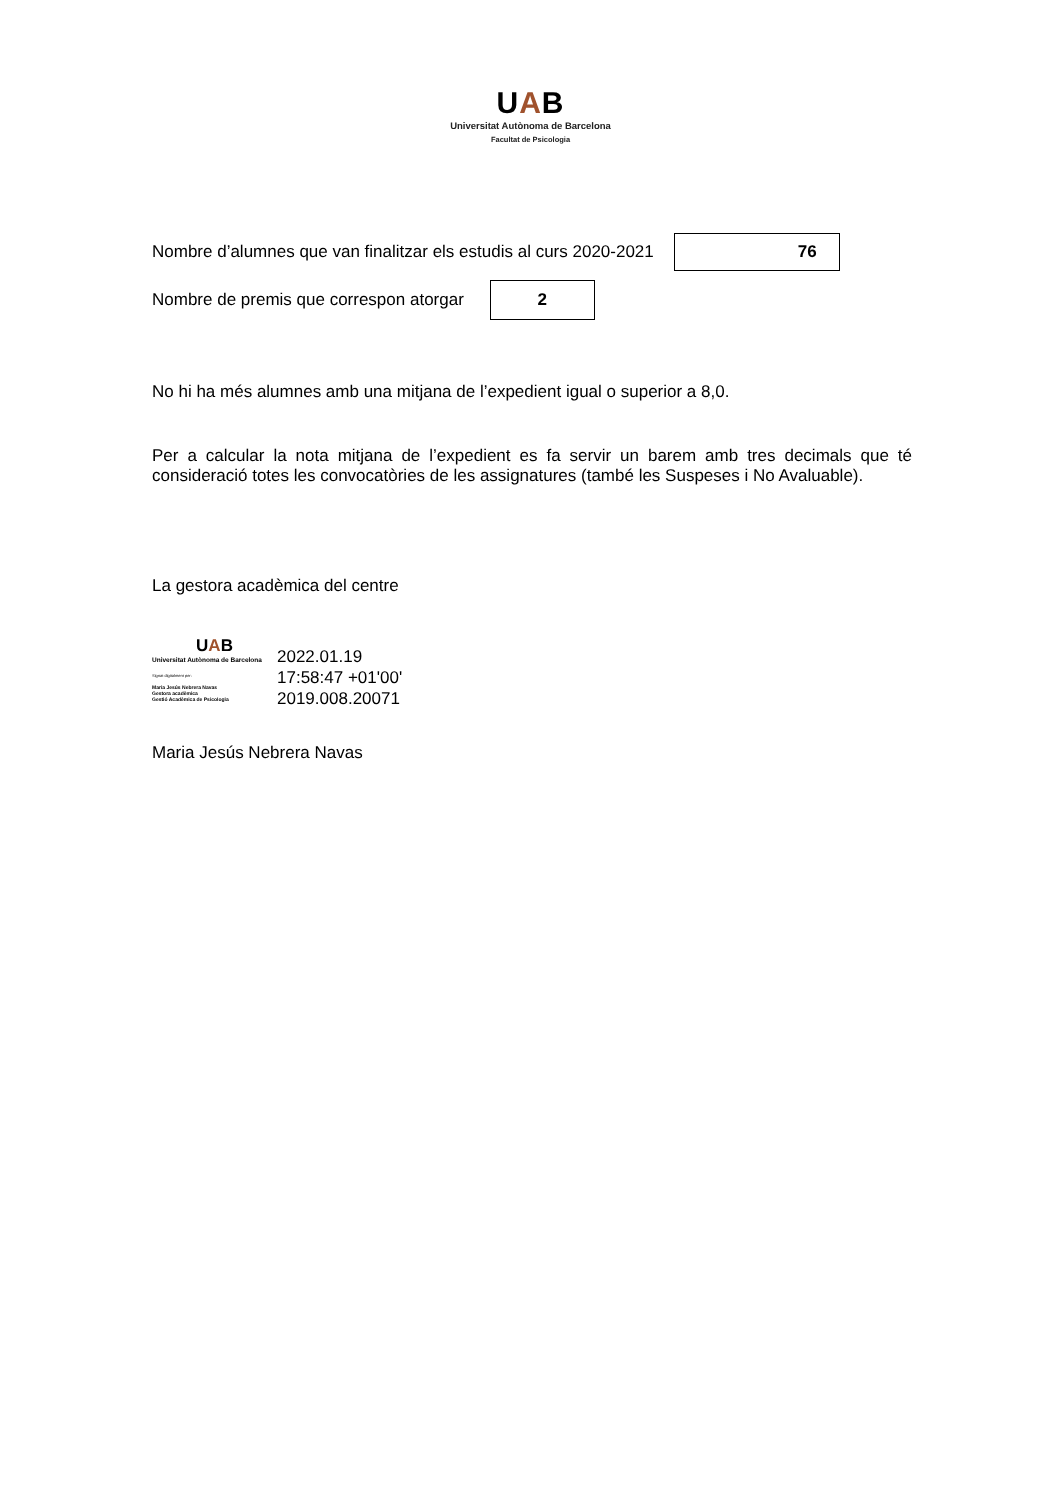UAB
Universitat Autònoma de Barcelona
Facultat de Psicologia
Nombre d’alumnes que van finalitzar els estudis al curs 2020-2021
76
Nombre de premis que correspon atorgar
2
No hi ha més alumnes amb una mitjana de l’expedient igual o superior a 8,0.
Per a calcular la nota mitjana de l’expedient es fa servir un barem amb tres decimals que té consideració totes les convocatòries de les assignatures (també les Suspeses i No Avaluable).
La gestora acadèmica del centre
UAB
Universitat Autònoma de Barcelona
Signat digitalment per:
Maria Jesús Nebrera Navas
Gestora acadèmica
Gestió Acadèmica de Psicologia
2022.01.19
17:58:47 +01'00'
2019.008.20071
Maria Jesús Nebrera Navas